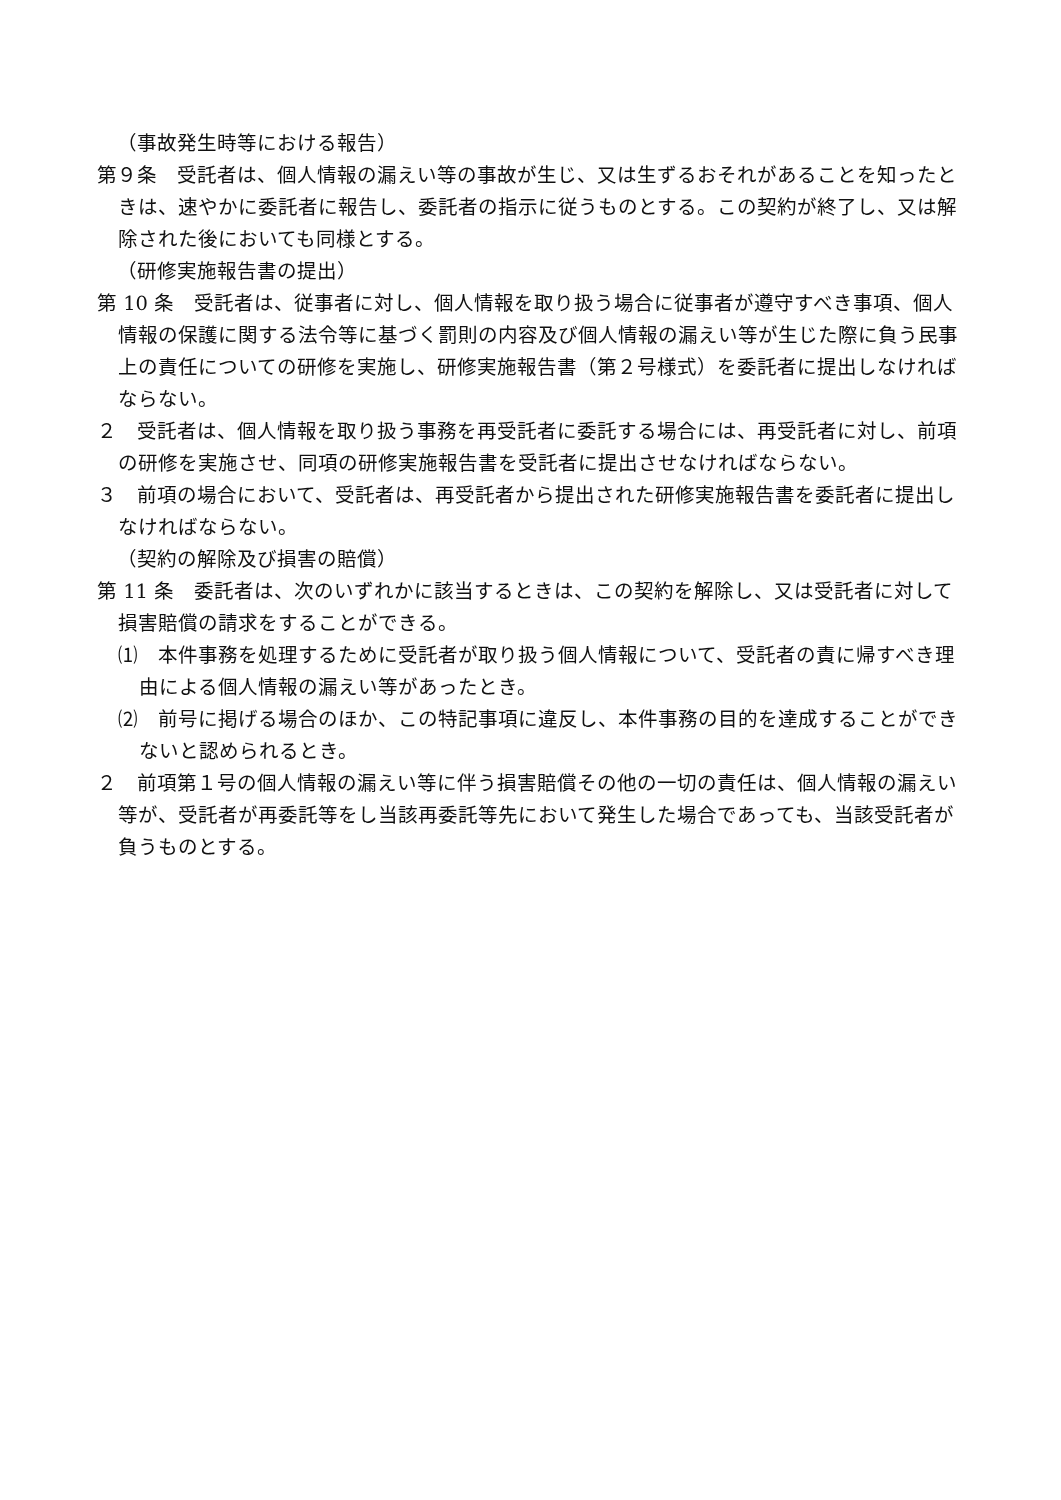（事故発生時等における報告）
第９条　受託者は、個人情報の漏えい等の事故が生じ、又は生ずるおそれがあることを知ったときは、速やかに委託者に報告し、委託者の指示に従うものとする。この契約が終了し、又は解除された後においても同様とする。
（研修実施報告書の提出）
第 10 条　受託者は、従事者に対し、個人情報を取り扱う場合に従事者が遵守すべき事項、個人情報の保護に関する法令等に基づく罰則の内容及び個人情報の漏えい等が生じた際に負う民事上の責任についての研修を実施し、研修実施報告書（第２号様式）を委託者に提出しなければならない。
２　受託者は、個人情報を取り扱う事務を再受託者に委託する場合には、再受託者に対し、前項の研修を実施させ、同項の研修実施報告書を受託者に提出させなければならない。
３　前項の場合において、受託者は、再受託者から提出された研修実施報告書を委託者に提出しなければならない。
（契約の解除及び損害の賠償）
第 11 条　委託者は、次のいずれかに該当するときは、この契約を解除し、又は受託者に対して損害賠償の請求をすることができる。
⑴　本件事務を処理するために受託者が取り扱う個人情報について、受託者の責に帰すべき理由による個人情報の漏えい等があったとき。
⑵　前号に掲げる場合のほか、この特記事項に違反し、本件事務の目的を達成することができないと認められるとき。
２　前項第１号の個人情報の漏えい等に伴う損害賠償その他の一切の責任は、個人情報の漏えい等が、受託者が再委託等をし当該再委託等先において発生した場合であっても、当該受託者が負うものとする。